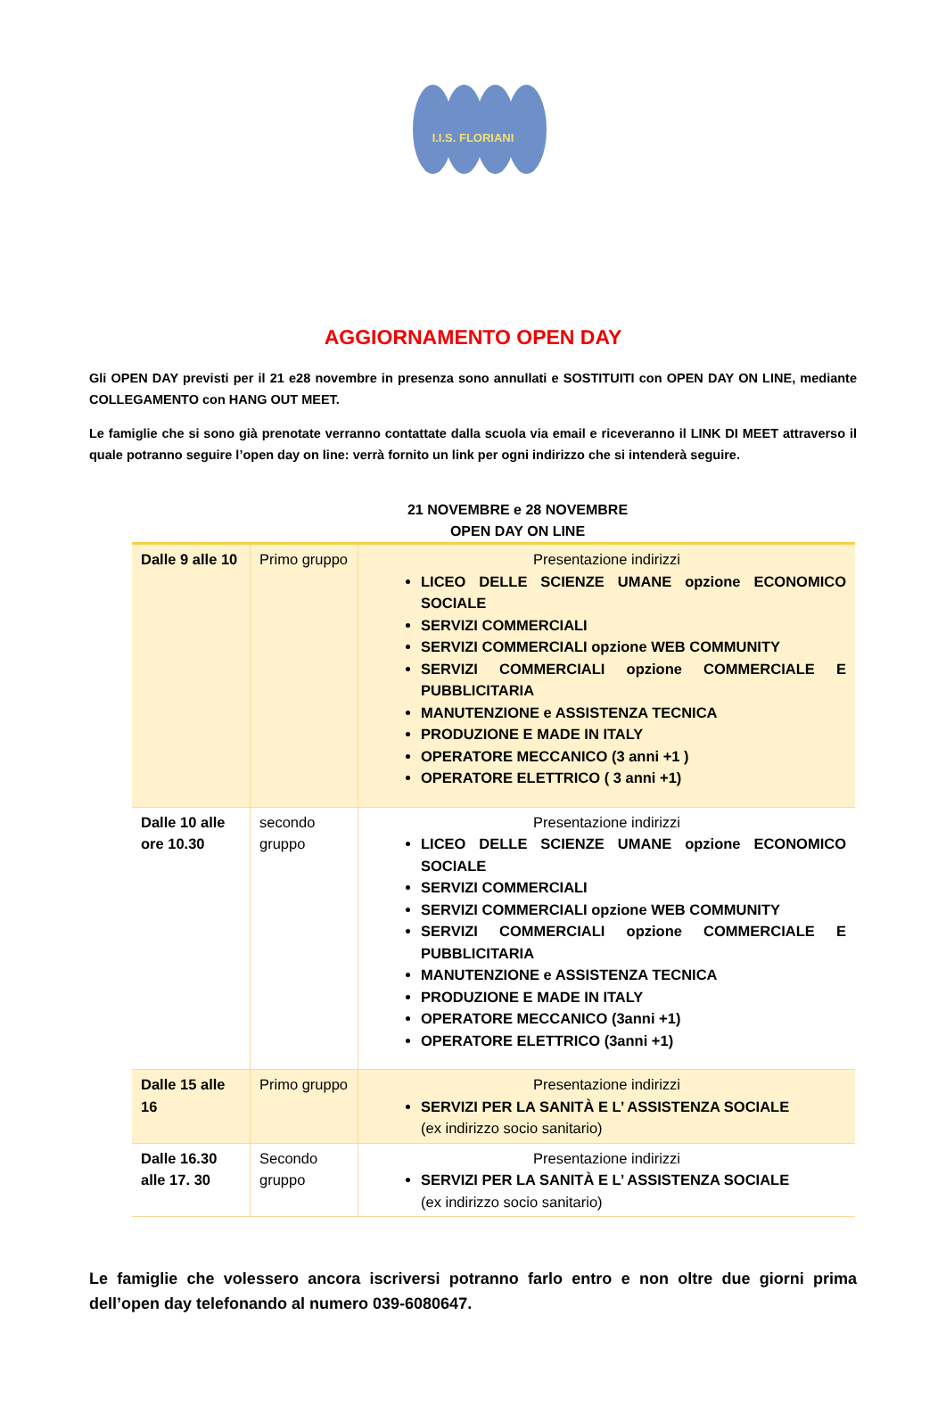I.I.S. FLORIANI
AGGIORNAMENTO OPEN DAY
Gli OPEN DAY previsti per il 21 e28 novembre in presenza sono annullati e SOSTITUITI con OPEN DAY ON LINE, mediante COLLEGAMENTO con HANG OUT MEET.
Le famiglie che si sono già prenotate verranno contattate dalla scuola via email e riceveranno il LINK DI MEET attraverso il quale potranno seguire l’open day on line: verrà fornito un link per ogni indirizzo che si intenderà seguire.
21 NOVEMBRE e 28 NOVEMBRE
OPEN DAY ON LINE
| Dalle 9 alle 10 | Primo gruppo | Presentazione indirizzi LICEO DELLE SCIENZE UMANE opzione ECONOMICO SOCIALE SERVIZI COMMERCIALI SERVIZI COMMERCIALI opzione WEB COMMUNITY SERVIZI COMMERCIALI opzione COMMERCIALE E PUBBLICITARIA MANUTENZIONE e ASSISTENZA TECNICA PRODUZIONE E MADE IN ITALY OPERATORE MECCANICO (3 anni +1 ) OPERATORE ELETTRICO ( 3 anni +1) |
| Dalle 10 alle ore 10.30 | secondo gruppo | Presentazione indirizzi LICEO DELLE SCIENZE UMANE opzione ECONOMICO SOCIALE SERVIZI COMMERCIALI SERVIZI COMMERCIALI opzione WEB COMMUNITY SERVIZI COMMERCIALI opzione COMMERCIALE E PUBBLICITARIA MANUTENZIONE e ASSISTENZA TECNICA PRODUZIONE E MADE IN ITALY OPERATORE MECCANICO (3anni +1) OPERATORE ELETTRICO (3anni +1) |
| Dalle 15 alle 16 | Primo gruppo | Presentazione indirizzi SERVIZI PER LA SANITÀ E L’ ASSISTENZA SOCIALE (ex indirizzo socio sanitario) |
| Dalle 16.30 alle 17. 30 | Secondo gruppo | Presentazione indirizzi SERVIZI PER LA SANITÀ E L’ ASSISTENZA SOCIALE (ex indirizzo socio sanitario) |
Le famiglie che volessero ancora iscriversi potranno farlo entro e non oltre due giorni prima dell’open day telefonando al numero 039-6080647.